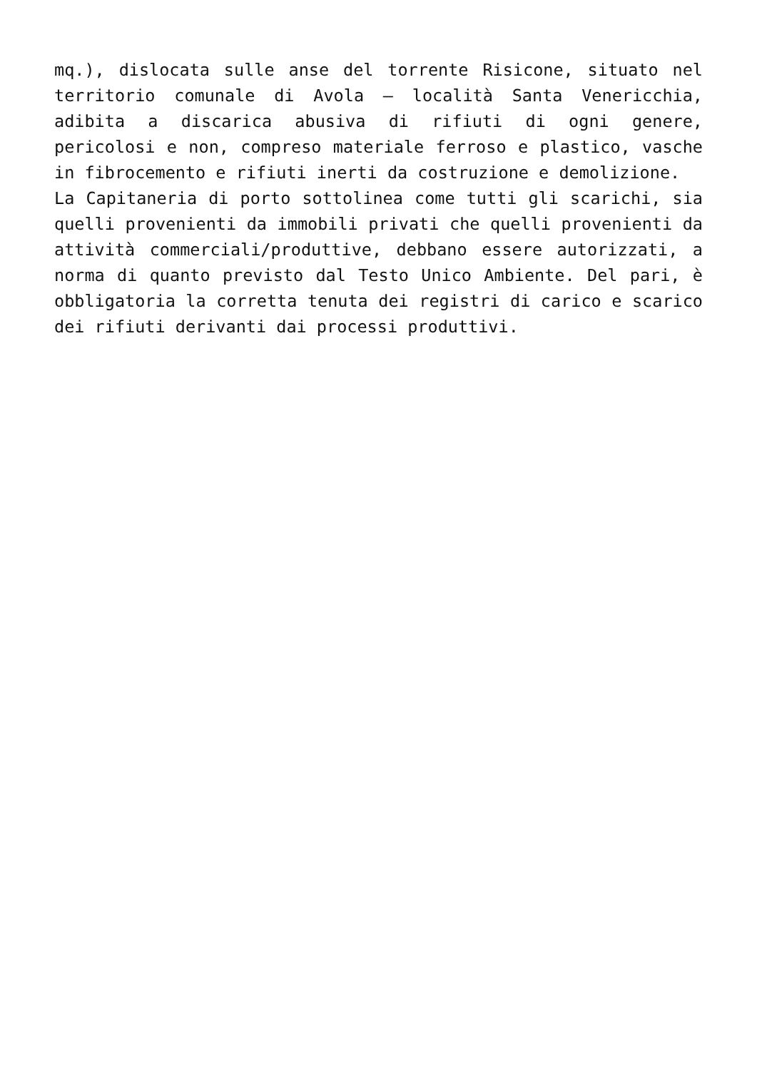mq.), dislocata sulle anse del torrente Risicone, situato nel territorio comunale di Avola – località Santa Venericchia, adibita a discarica abusiva di rifiuti di ogni genere, pericolosi e non, compreso materiale ferroso e plastico, vasche in fibrocemento e rifiuti inerti da costruzione e demolizione.
La Capitaneria di porto sottolinea come tutti gli scarichi, sia quelli provenienti da immobili privati che quelli provenienti da attività commerciali/produttive, debbano essere autorizzati, a norma di quanto previsto dal Testo Unico Ambiente. Del pari, è obbligatoria la corretta tenuta dei registri di carico e scarico dei rifiuti derivanti dai processi produttivi.